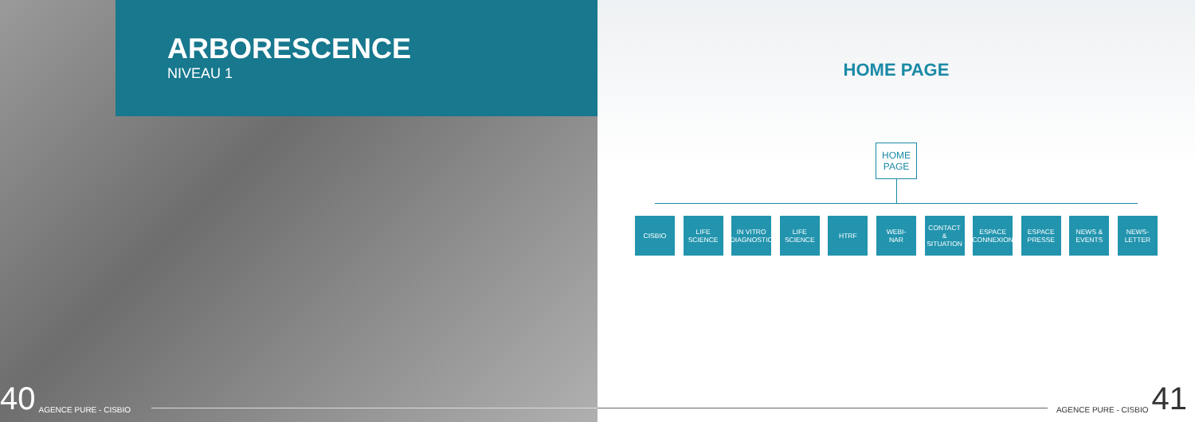ARBORESCENCE
NIVEAU 1
40 AGENCE PURE - CISBIO
HOME PAGE
HOME
PAGE
CISBIO LIFE
SCIENCE
IN VITRO
DIAGNOSTIC
LIFE
SCIENCE
HTRF WEBI-
NAR
CONTACT
&
SITUATION
ESPACE
CONNEXION
ESPACE
PRESSE
NEWS &
EVENTS
NEWS-
LETTER
AGENCE PURE - CISBIO 41